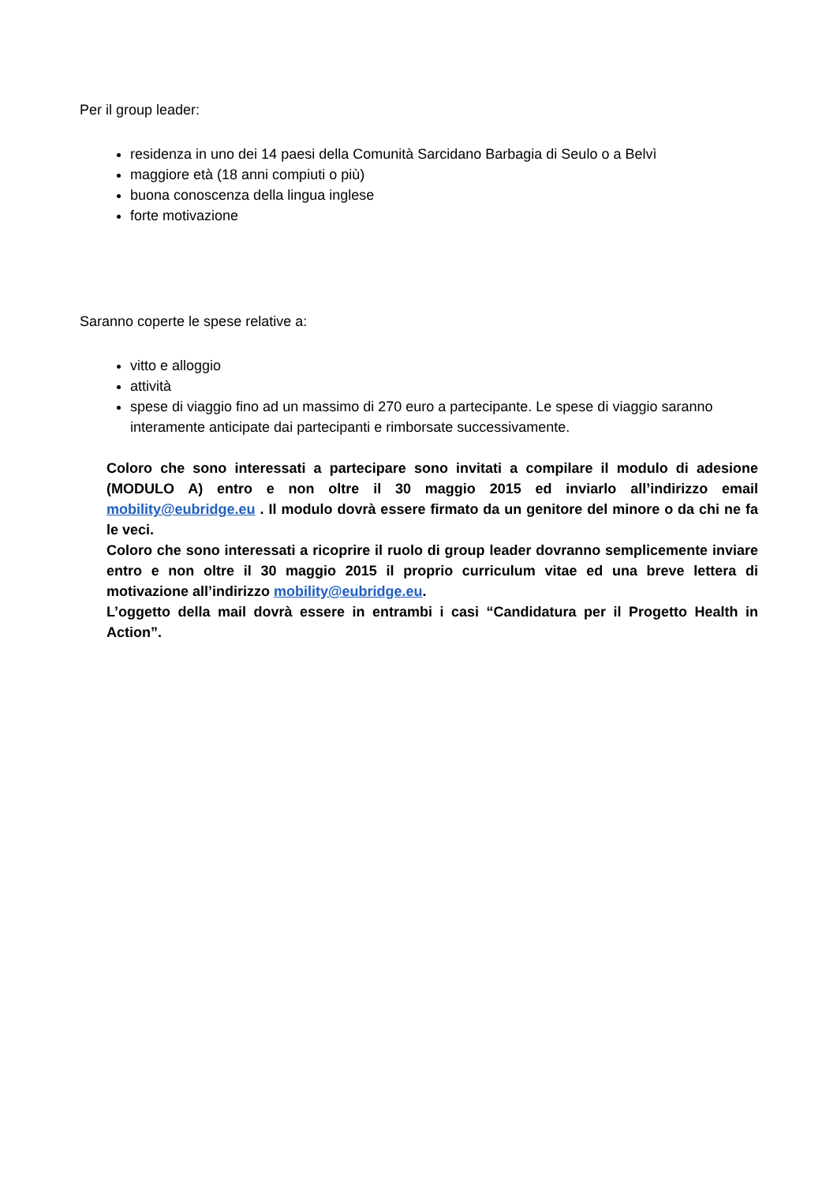Per il group leader:
residenza in uno dei 14 paesi della Comunità Sarcidano Barbagia di Seulo o a Belvì
maggiore età (18 anni compiuti o più)
buona conoscenza della lingua inglese
forte motivazione
Saranno coperte le spese relative a:
vitto e alloggio
attività
spese di viaggio fino ad un massimo di 270 euro a partecipante. Le spese di viaggio saranno interamente anticipate dai partecipanti e rimborsate successivamente.
Coloro che sono interessati a partecipare sono invitati a compilare il modulo di adesione (MODULO A) entro e non oltre il 30 maggio 2015 ed inviarlo all’indirizzo email mobility@eubridge.eu . Il modulo dovrà essere firmato da un genitore del minore o da chi ne fa le veci.
Coloro che sono interessati a ricoprire il ruolo di group leader dovranno semplicemente inviare entro e non oltre il 30 maggio 2015 il proprio curriculum vitae ed una breve lettera di motivazione all’indirizzo mobility@eubridge.eu.
L’oggetto della mail dovrà essere in entrambi i casi “Candidatura per il Progetto Health in Action”.